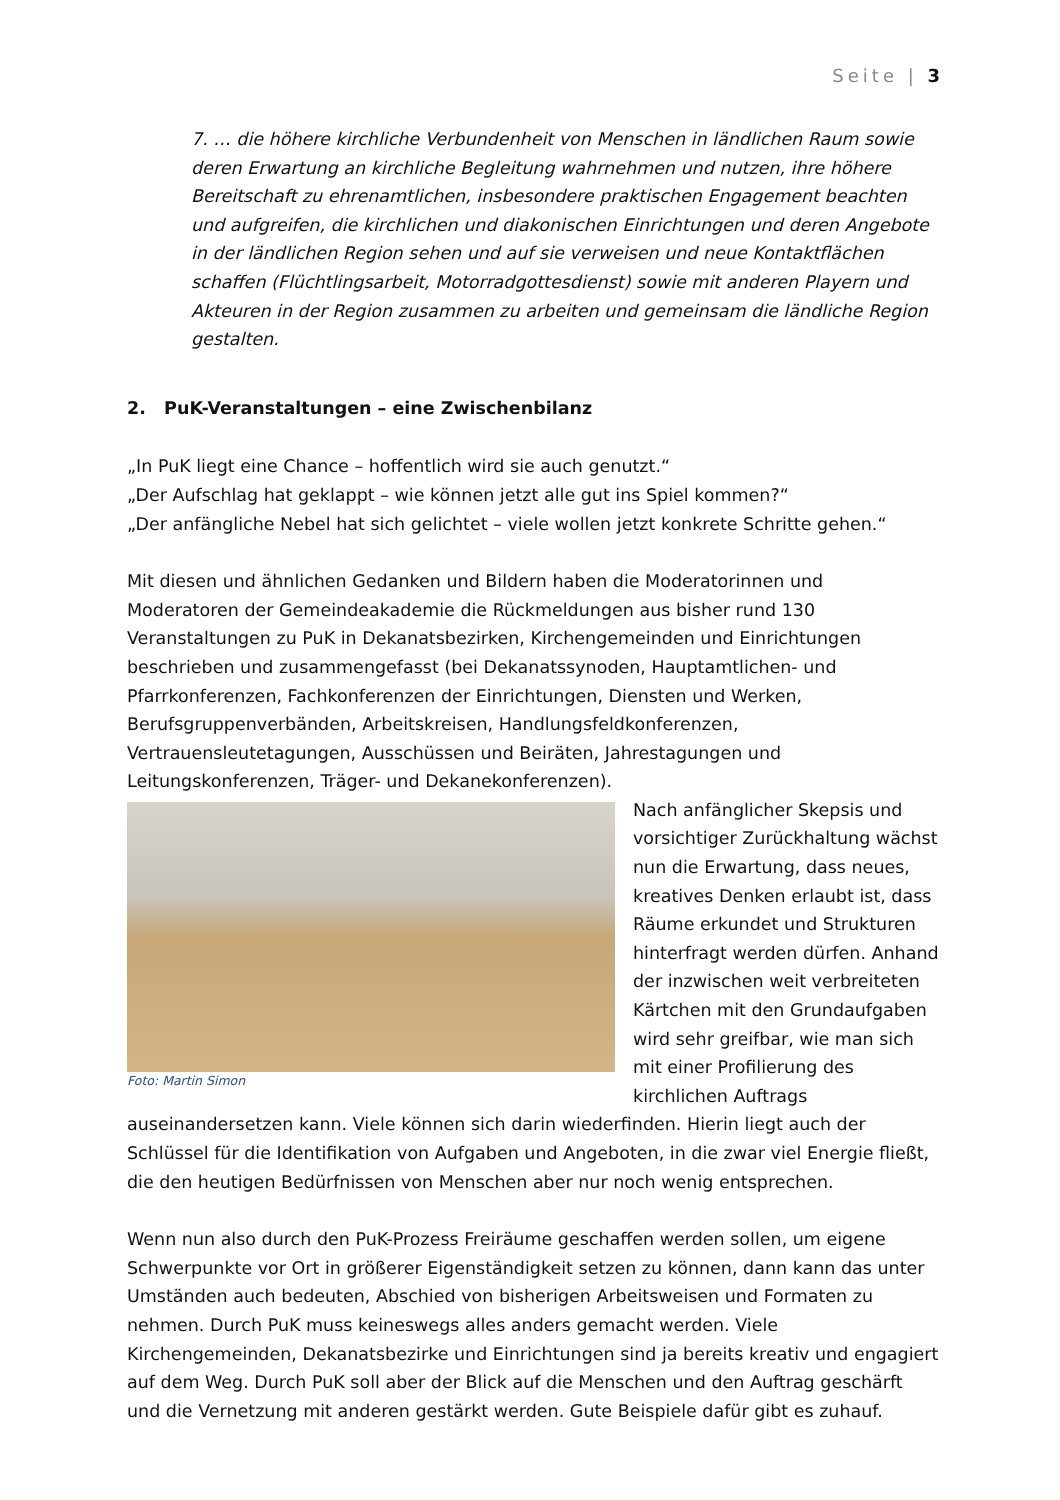Seite | 3
7. … die höhere kirchliche Verbundenheit von Menschen in ländlichen Raum sowie deren Erwartung an kirchliche Begleitung wahrnehmen und nutzen, ihre höhere Bereitschaft zu ehrenamtlichen, insbesondere praktischen Engagement beachten und aufgreifen, die kirchlichen und diakonischen Einrichtungen und deren Angebote in der ländlichen Region sehen und auf sie verweisen und neue Kontaktflächen schaffen (Flüchtlingsarbeit, Motorradgottesdienst) sowie mit anderen Playern und Akteuren in der Region zusammen zu arbeiten und gemeinsam die ländliche Region gestalten.
2. PuK-Veranstaltungen – eine Zwischenbilanz
„In PuK liegt eine Chance – hoffentlich wird sie auch genutzt.“
„Der Aufschlag hat geklappt – wie können jetzt alle gut ins Spiel kommen?“
„Der anfängliche Nebel hat sich gelichtet – viele wollen jetzt konkrete Schritte gehen.“
Mit diesen und ähnlichen Gedanken und Bildern haben die Moderatorinnen und Moderatoren der Gemeindeakademie die Rückmeldungen aus bisher rund 130 Veranstaltungen zu PuK in Dekanatsbezirken, Kirchengemeinden und Einrichtungen beschrieben und zusammengefasst (bei Dekanatssynoden, Hauptamtlichen- und Pfarrkonferenzen, Fachkonferenzen der Einrichtungen, Diensten und Werken, Berufsgruppenverbänden, Arbeitskreisen, Handlungsfeldkonferenzen, Vertrauensleutetagungen, Ausschüssen und Beiräten, Jahrestagungen und Leitungskonferenzen, Träger- und Dekanekonferenzen).
Foto: Martin Simon
Nach anfänglicher Skepsis und vorsichtiger Zurückhaltung wächst nun die Erwartung, dass neues, kreatives Denken erlaubt ist, dass Räume erkundet und Strukturen hinterfragt werden dürfen. Anhand der inzwischen weit verbreiteten Kärtchen mit den Grundaufgaben wird sehr greifbar, wie man sich mit einer Profilierung des kirchlichen Auftrags auseinandersetzen kann. Viele können sich darin wiederfinden. Hierin liegt auch der Schlüssel für die Identifikation von Aufgaben und Angeboten, in die zwar viel Energie fließt, die den heutigen Bedürfnissen von Menschen aber nur noch wenig entsprechen.
Wenn nun also durch den PuK-Prozess Freiräume geschaffen werden sollen, um eigene Schwerpunkte vor Ort in größerer Eigenständigkeit setzen zu können, dann kann das unter Umständen auch bedeuten, Abschied von bisherigen Arbeitsweisen und Formaten zu nehmen. Durch PuK muss keineswegs alles anders gemacht werden. Viele Kirchengemeinden, Dekanatsbezirke und Einrichtungen sind ja bereits kreativ und engagiert auf dem Weg. Durch PuK soll aber der Blick auf die Menschen und den Auftrag geschärft und die Vernetzung mit anderen gestärkt werden. Gute Beispiele dafür gibt es zuhauf.